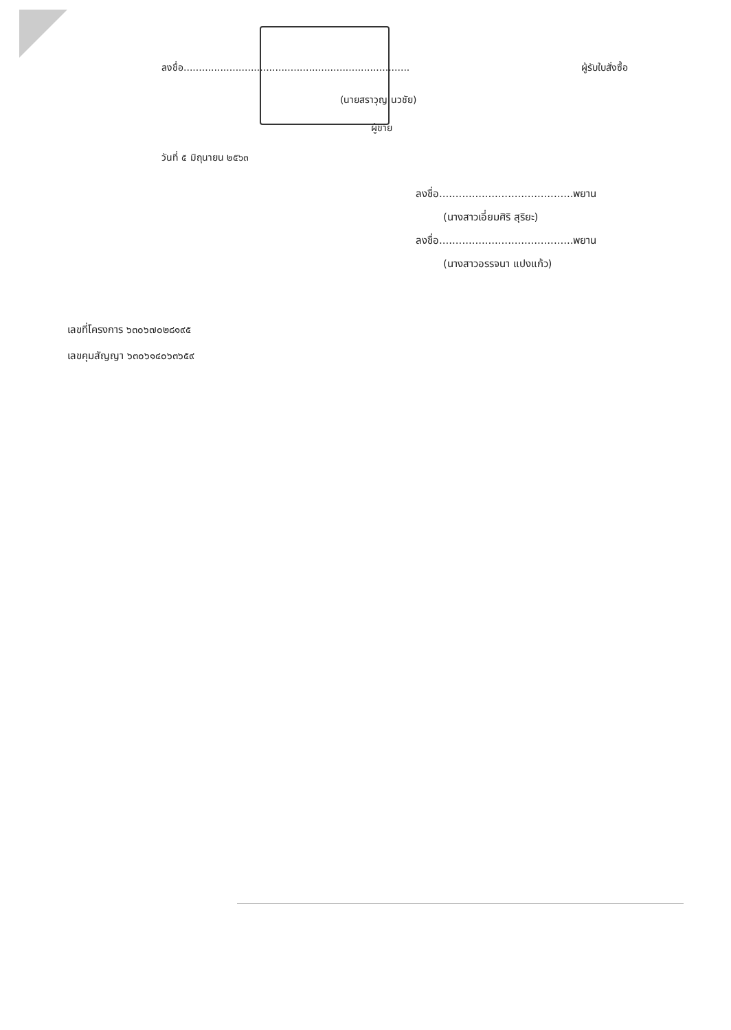ลงชื่อ.......................................................................... ผู้รับใบสั่งซื้อ
(นายสราวุญ นวชัย)
ผู้ขาย
วันที่ ๕ มิถุนายน ๒๕๖๓
ลงชื่อ.........................................พยาน
(นางสาวเอี่ยมศิริ สุริยะ)
ลงชื่อ.........................................พยาน
(นางสาวอรรจนา แปงแก้ว)
เลขที่โครงการ ๖๓๐๖๗๐๒๘๑๙๕
เลขคุมสัญญา ๖๓๐๖๑๔๐๖๓๖๕๙